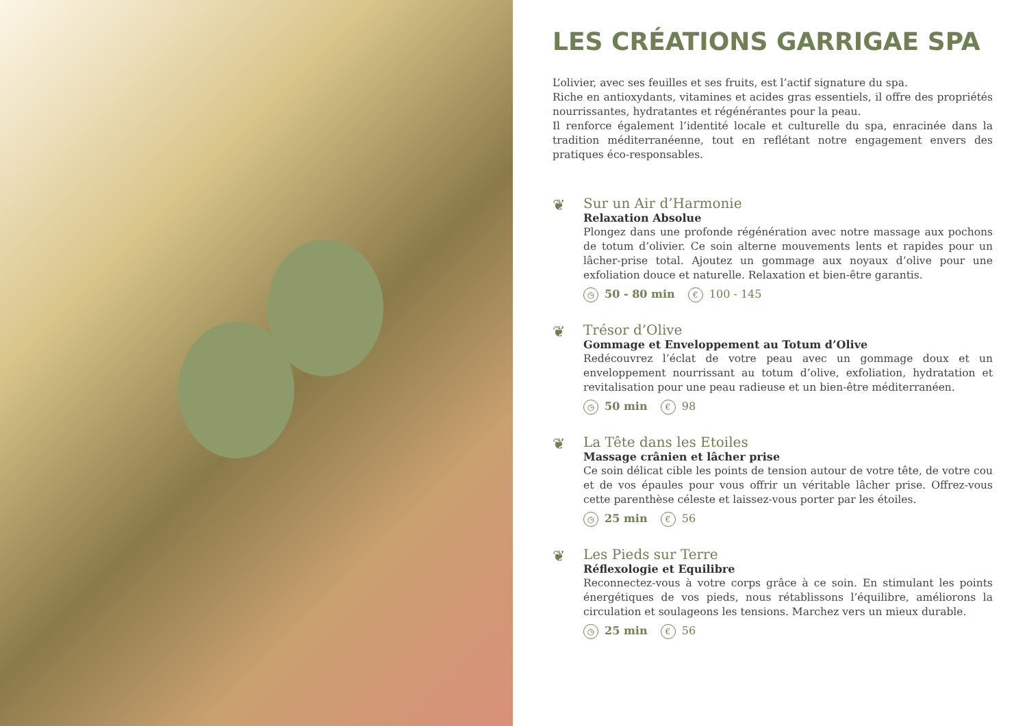LES CRÉATIONS GARRIGAE SPA
L’olivier, avec ses feuilles et ses fruits, est l’actif signature du spa.
Riche en antioxydants, vitamines et acides gras essentiels, il offre des propriétés nourrissantes, hydratantes et régénérantes pour la peau.
Il renforce également l’identité locale et culturelle du spa, enracinée dans la tradition méditerranéenne, tout en reflétant notre engagement envers des pratiques éco-responsables.
❦
Sur un Air d’Harmonie
Relaxation Absolue
Plongez dans une profonde régénération avec notre massage aux pochons de totum d’olivier. Ce soin alterne mouvements lents et rapides pour un lâcher-prise total. Ajoutez un gommage aux noyaux d’olive pour une exfoliation douce et naturelle. Relaxation et bien-être garantis.
◷ 50 - 80 min € 100 - 145
❦
Trésor d’Olive
Gommage et Enveloppement au Totum d’Olive
Redécouvrez l’éclat de votre peau avec un gommage doux et un enveloppement nourrissant au totum d’olive, exfoliation, hydratation et revitalisation pour une peau radieuse et un bien-être méditerranéen.
◷ 50 min € 98
❦
La Tête dans les Etoiles
Massage crânien et lâcher prise
Ce soin délicat cible les points de tension autour de votre tête, de votre cou et de vos épaules pour vous offrir un véritable lâcher prise. Offrez-vous cette parenthèse céleste et laissez-vous porter par les étoiles.
◷ 25 min € 56
❦
Les Pieds sur Terre
Réflexologie et Equilibre
Reconnectez-vous à votre corps grâce à ce soin. En stimulant les points énergétiques de vos pieds, nous rétablissons l’équilibre, améliorons la circulation et soulageons les tensions. Marchez vers un mieux durable.
◷ 25 min € 56